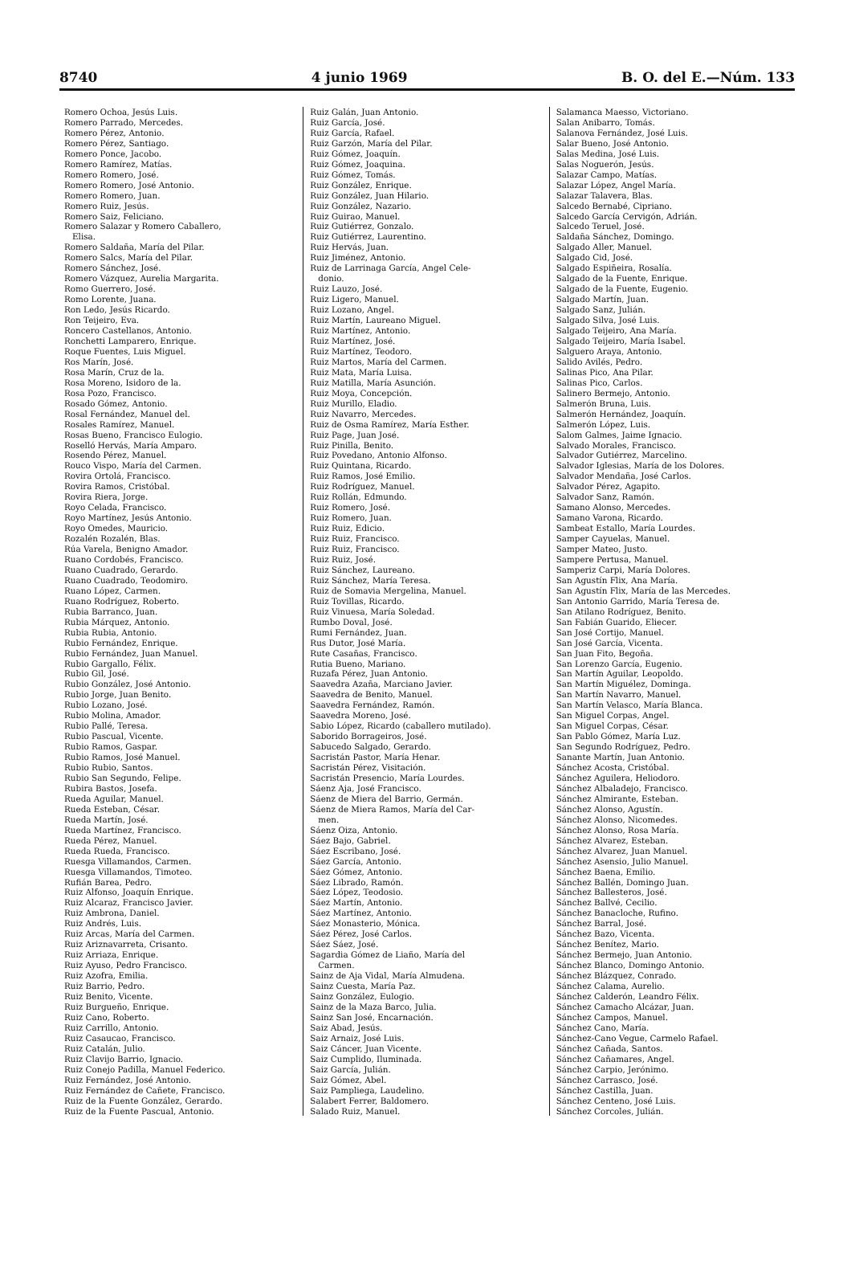8740 4 junio 1969 B. O. del E.—Núm. 133
Romero Ochoa, Jesús Luis.
Romero Parrado, Mercedes.
Romero Pérez, Antonio.
Romero Pérez, Santiago.
Romero Ponce, Jacobo.
Romero Ramírez, Matías.
Romero Romero, José.
Romero Romero, José Antonio.
Romero Romero, Juan.
Romero Ruiz, Jesús.
Romero Saiz, Feliciano.
Romero Salazar y Romero Caballero,
Elisa.
Romero Saldaña, María del Pilar.
Romero Salcs, María del Pilar.
Romero Sánchez, José.
Romero Vázquez, Aurelia Margarita.
Romo Guerrero, José.
Romo Lorente, Juana.
Ron Ledo, Jesús Ricardo.
Ron Teijeiro, Eva.
Roncero Castellanos, Antonio.
Ronchetti Lamparero, Enrique.
Roque Fuentes, Luis Miguel.
Ros Marín, José.
Rosa Marín, Cruz de la.
Rosa Moreno, Isidoro de la.
Rosa Pozo, Francisco.
Rosado Gómez, Antonio.
Rosal Fernández, Manuel del.
Rosales Ramírez, Manuel.
Rosas Bueno, Francisco Eulogio.
Roselló Hervás, María Amparo.
Rosendo Pérez, Manuel.
Rouco Vispo, María del Carmen.
Rovira Ortolá, Francisco.
Rovira Ramos, Cristóbal.
Rovira Riera, Jorge.
Royo Celada, Francisco.
Royo Martínez, Jesús Antonio.
Royo Omedes, Mauricio.
Rozalén Rozalén, Blas.
Rúa Varela, Benigno Amador.
Ruano Cordobés, Francisco.
Ruano Cuadrado, Gerardo.
Ruano Cuadrado, Teodomiro.
Ruano López, Carmen.
Ruano Rodríguez, Roberto.
Rubia Barranco, Juan.
Rubia Márquez, Antonio.
Rubia Rubia, Antonio.
Rubio Fernández, Enrique.
Rubio Fernández, Juan Manuel.
Rubio Gargallo, Félix.
Rubio Gil, José.
Rubio González, José Antonio.
Rubio Jorge, Juan Benito.
Rubio Lozano, José.
Rubio Molina, Amador.
Rubio Pallé, Teresa.
Rubio Pascual, Vicente.
Rubio Ramos, Gaspar.
Rubio Ramos, José Manuel.
Rubio Rubio, Santos.
Rubio San Segundo, Felipe.
Rubira Bastos, Josefa.
Rueda Aguilar, Manuel.
Rueda Esteban, César.
Rueda Martín, José.
Rueda Martínez, Francisco.
Rueda Pérez, Manuel.
Rueda Rueda, Francisco.
Ruesga Villamandos, Carmen.
Ruesga Villamandos, Timoteo.
Rufián Barea, Pedro.
Ruiz Alfonso, Joaquín Enrique.
Ruiz Alcaraz, Francisco Javier.
Ruiz Ambrona, Daniel.
Ruiz Andrés, Luis.
Ruiz Arcas, María del Carmen.
Ruiz Ariznavarreta, Crisanto.
Ruiz Arriaza, Enrique.
Ruiz Ayuso, Pedro Francisco.
Ruiz Azofra, Emilia.
Ruiz Barrio, Pedro.
Ruiz Benito, Vicente.
Ruiz Burgueño, Enrique.
Ruiz Cano, Roberto.
Ruiz Carrillo, Antonio.
Ruiz Casaucao, Francisco.
Ruiz Catalán, Julio.
Ruiz Clavijo Barrio, Ignacio.
Ruiz Conejo Padilla, Manuel Federico.
Ruiz Fernández, José Antonio.
Ruiz Fernández de Cañete, Francisco.
Ruiz de la Fuente González, Gerardo.
Ruiz de la Fuente Pascual, Antonio.
Ruiz Galán, Juan Antonio.
Ruiz García, José.
Ruiz García, Rafael.
Ruiz Garzón, María del Pilar.
Ruiz Gómez, Joaquín.
Ruiz Gómez, Joaquina.
Ruiz Gómez, Tomás.
Ruiz González, Enrique.
Ruiz González, Juan Hilario.
Ruiz González, Nazario.
Ruiz Guirao, Manuel.
Ruiz Gutiérrez, Gonzalo.
Ruiz Gutiérrez, Laurentino.
Ruiz Hervás, Juan.
Ruiz Jiménez, Antonio.
Ruiz de Larrinaga García, Angel Cele-
donio.
Ruiz Lauzo, José.
Ruiz Ligero, Manuel.
Ruiz Lozano, Angel.
Ruiz Martín, Laureano Miguel.
Ruiz Martínez, Antonio.
Ruiz Martínez, José.
Ruiz Martínez, Teodoro.
Ruiz Martos, María del Carmen.
Ruiz Mata, María Luisa.
Ruiz Matilla, María Asunción.
Ruiz Moya, Concepción.
Ruiz Murillo, Eladio.
Ruiz Navarro, Mercedes.
Ruiz de Osma Ramírez, María Esther.
Ruiz Page, Juan José.
Ruiz Pinilla, Benito.
Ruiz Povedano, Antonio Alfonso.
Ruiz Quintana, Ricardo.
Ruiz Ramos, José Emilio.
Ruiz Rodríguez, Manuel.
Ruiz Rollán, Edmundo.
Ruiz Romero, José.
Ruiz Romero, Juan.
Ruiz Ruiz, Edicio.
Ruiz Ruiz, Francisco.
Ruiz Ruiz, Francisco.
Ruiz Ruiz, José.
Ruiz Sánchez, Laureano.
Ruiz Sánchez, María Teresa.
Ruiz de Somavia Mergelina, Manuel.
Ruiz Tovillas, Ricardo.
Ruiz Vinuesa, María Soledad.
Rumbo Doval, José.
Rumi Fernández, Juan.
Rus Dutor, José María.
Rute Casañas, Francisco.
Rutia Bueno, Mariano.
Ruzafa Pérez, Juan Antonio.
Saavedra Azaña, Marciano Javier.
Saavedra de Benito, Manuel.
Saavedra Fernández, Ramón.
Saavedra Moreno, José.
Sabio López, Ricardo (caballero mutilado).
Saborido Borrageiros, José.
Sabucedo Salgado, Gerardo.
Sacristán Pastor, María Henar.
Sacristán Pérez, Visitación.
Sacristán Presencio, María Lourdes.
Sáenz Aja, José Francisco.
Sáenz de Miera del Barrio, Germán.
Sáenz de Miera Ramos, María del Car-
men.
Sáenz Oiza, Antonio.
Sáez Bajo, Gabriel.
Sáez Escribano, José.
Sáez García, Antonio.
Sáez Gómez, Antonio.
Sáez Librado, Ramón.
Sáez López, Teodosio.
Sáez Martín, Antonio.
Sáez Martínez, Antonio.
Sáez Monasterio, Mónica.
Sáez Pérez, José Carlos.
Sáez Sáez, José.
Sagardia Gómez de Liaño, María del
Carmen.
Sainz de Aja Vidal, María Almudena.
Sainz Cuesta, María Paz.
Sainz González, Eulogio.
Sainz de la Maza Barco, Julia.
Sainz San José, Encarnación.
Saiz Abad, Jesús.
Saiz Arnaiz, José Luis.
Saiz Cáncer, Juan Vicente.
Saiz Cumplido, Iluminada.
Saiz García, Julián.
Saiz Gómez, Abel.
Saiz Pampliega, Laudelino.
Salabert Ferrer, Baldomero.
Salado Ruiz, Manuel.
Salamanca Maesso, Victoriano.
Salan Anibarro, Tomás.
Salanova Fernández, José Luis.
Salar Bueno, José Antonio.
Salas Medina, José Luis.
Salas Noguerón, Jesús.
Salazar Campo, Matías.
Salazar López, Angel María.
Salazar Talavera, Blas.
Salcedo Bernabé, Cipriano.
Salcedo García Cervigón, Adrián.
Salcedo Teruel, José.
Saldaña Sánchez, Domingo.
Salgado Aller, Manuel.
Salgado Cid, José.
Salgado Espiñeira, Rosalía.
Salgado de la Fuente, Enrique.
Salgado de la Fuente, Eugenio.
Salgado Martín, Juan.
Salgado Sanz, Julián.
Salgado Silva, José Luis.
Salgado Teijeiro, Ana María.
Salgado Teijeiro, María Isabel.
Salguero Araya, Antonio.
Salido Avilés, Pedro.
Salinas Pico, Ana Pilar.
Salinas Pico, Carlos.
Salinero Bermejo, Antonio.
Salmerón Bruna, Luis.
Salmerón Hernández, Joaquín.
Salmerón López, Luis.
Salom Galmes, Jaime Ignacio.
Salvado Morales, Francisco.
Salvador Gutiérrez, Marcelino.
Salvador Iglesias, María de los Dolores.
Salvador Mendaña, José Carlos.
Salvador Pérez, Agapito.
Salvador Sanz, Ramón.
Samano Alonso, Mercedes.
Samano Varona, Ricardo.
Sambeat Estallo, María Lourdes.
Samper Cayuelas, Manuel.
Samper Mateo, Justo.
Sampere Pertusa, Manuel.
Samperiz Carpi, María Dolores.
San Agustín Flix, Ana María.
San Agustín Flix, María de las Mercedes.
San Antonio Garrido, María Teresa de.
San Atilano Rodríguez, Benito.
San Fabián Guarido, Eliecer.
San José Cortijo, Manuel.
San José García, Vicenta.
San Juan Fito, Begoña.
San Lorenzo García, Eugenio.
San Martín Aguilar, Leopoldo.
San Martín Miguélez, Dominga.
San Martín Navarro, Manuel.
San Martín Velasco, María Blanca.
San Miguel Corpas, Angel.
San Miguel Corpas, César.
San Pablo Gómez, María Luz.
San Segundo Rodríguez, Pedro.
Sanante Martín, Juan Antonio.
Sánchez Acosta, Cristóbal.
Sánchez Aguilera, Heliodoro.
Sánchez Albaladejo, Francisco.
Sánchez Almirante, Esteban.
Sánchez Alonso, Agustín.
Sánchez Alonso, Nicomedes.
Sánchez Alonso, Rosa María.
Sánchez Alvarez, Esteban.
Sánchez Alvarez, Juan Manuel.
Sánchez Asensio, Julio Manuel.
Sánchez Baena, Emilio.
Sánchez Ballén, Domingo Juan.
Sánchez Ballesteros, José.
Sánchez Ballvé, Cecilio.
Sánchez Banacloche, Rufino.
Sánchez Barral, José.
Sánchez Bazo, Vicenta.
Sánchez Benítez, Mario.
Sánchez Bermejo, Juan Antonio.
Sánchez Blanco, Domingo Antonio.
Sánchez Blázquez, Conrado.
Sánchez Calama, Aurelio.
Sánchez Calderón, Leandro Félix.
Sánchez Camacho Alcázar, Juan.
Sánchez Campos, Manuel.
Sánchez Cano, María.
Sánchez-Cano Vegue, Carmelo Rafael.
Sánchez Cañada, Santos.
Sánchez Cañamares, Angel.
Sánchez Carpio, Jerónimo.
Sánchez Carrasco, José.
Sánchez Castilla, Juan.
Sánchez Centeno, José Luis.
Sánchez Corcoles, Julián.